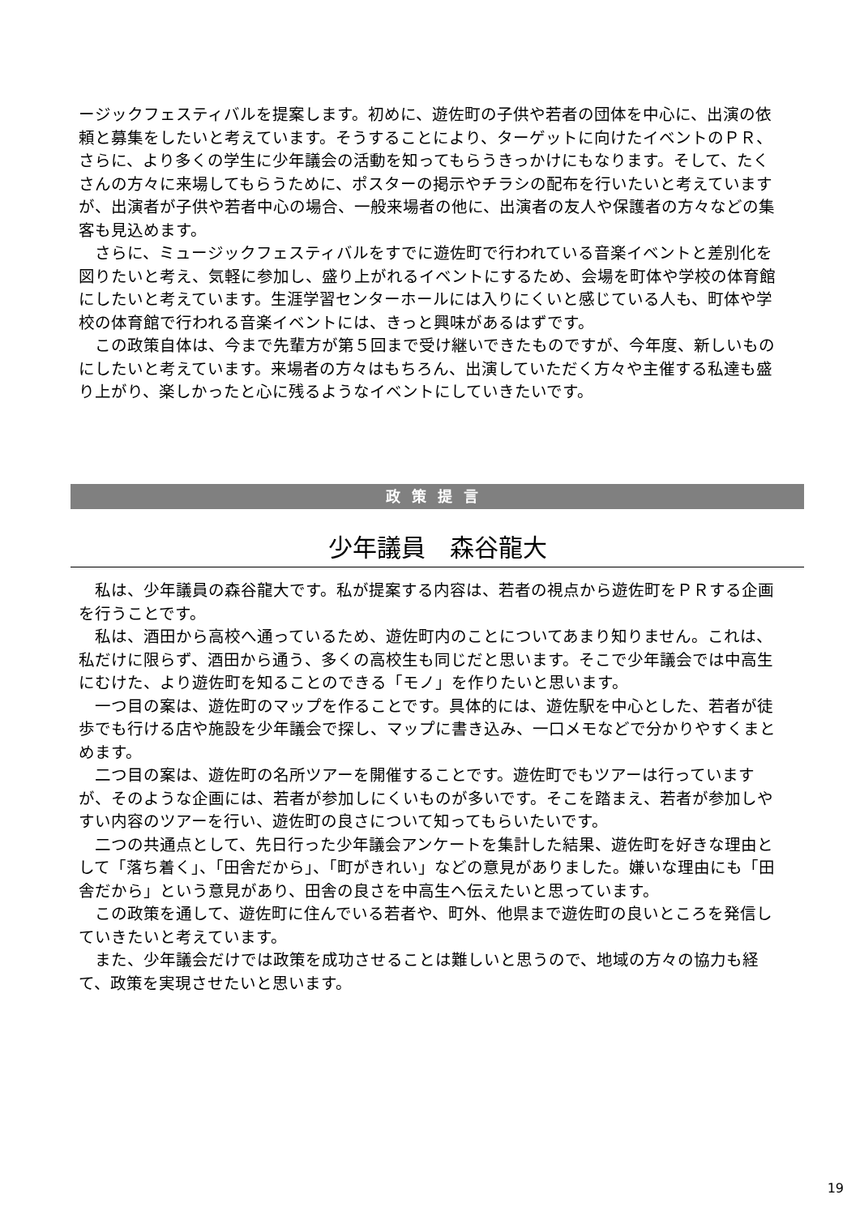ージックフェスティバルを提案します。初めに、遊佐町の子供や若者の団体を中心に、出演の依頼と募集をしたいと考えています。そうすることにより、ターゲットに向けたイベントのＰＲ、さらに、より多くの学生に少年議会の活動を知ってもらうきっかけにもなります。そして、たくさんの方々に来場してもらうために、ポスターの掲示やチラシの配布を行いたいと考えていますが、出演者が子供や若者中心の場合、一般来場者の他に、出演者の友人や保護者の方々などの集客も見込めます。
さらに、ミュージックフェスティバルをすでに遊佐町で行われている音楽イベントと差別化を図りたいと考え、気軽に参加し、盛り上がれるイベントにするため、会場を町体や学校の体育館にしたいと考えています。生涯学習センターホールには入りにくいと感じている人も、町体や学校の体育館で行われる音楽イベントには、きっと興味があるはずです。
この政策自体は、今まで先輩方が第５回まで受け継いできたものですが、今年度、新しいものにしたいと考えています。来場者の方々はもちろん、出演していただく方々や主催する私達も盛り上がり、楽しかったと心に残るようなイベントにしていきたいです。
政策提言
少年議員　森谷龍大
私は、少年議員の森谷龍大です。私が提案する内容は、若者の視点から遊佐町をＰＲする企画を行うことです。
私は、酒田から高校へ通っているため、遊佐町内のことについてあまり知りません。これは、私だけに限らず、酒田から通う、多くの高校生も同じだと思います。そこで少年議会では中高生にむけた、より遊佐町を知ることのできる「モノ」を作りたいと思います。
一つ目の案は、遊佐町のマップを作ることです。具体的には、遊佐駅を中心とした、若者が徒歩でも行ける店や施設を少年議会で探し、マップに書き込み、一口メモなどで分かりやすくまとめます。
二つ目の案は、遊佐町の名所ツアーを開催することです。遊佐町でもツアーは行っていますが、そのような企画には、若者が参加しにくいものが多いです。そこを踏まえ、若者が参加しやすい内容のツアーを行い、遊佐町の良さについて知ってもらいたいです。
二つの共通点として、先日行った少年議会アンケートを集計した結果、遊佐町を好きな理由として「落ち着く」、「田舎だから」、「町がきれい」などの意見がありました。嫌いな理由にも「田舎だから」という意見があり、田舎の良さを中高生へ伝えたいと思っています。
この政策を通して、遊佐町に住んでいる若者や、町外、他県まで遊佐町の良いところを発信していきたいと考えています。
また、少年議会だけでは政策を成功させることは難しいと思うので、地域の方々の協力も経て、政策を実現させたいと思います。
19